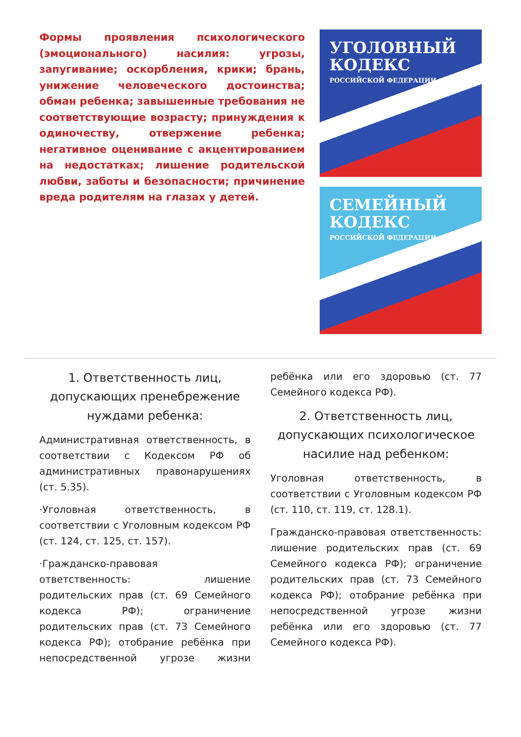Формы проявления психологического (эмоционального) насилия: угрозы, запугивание; оскорбления, крики; брань, унижение человеческого достоинства; обман ребенка; завышенные требования не соответствующие возрасту; принуждения к одиночеству, отвержение ребенка; негативное оценивание с акцентированием на недостатках; лишение родительской любви, заботы и безопасности; причинение вреда родителям на глазах у детей.
УГОЛОВНЫЙ КОДЕКС
РОССИЙСКОЙ ФЕДЕРАЦИИ
СЕМЕЙНЫЙ КОДЕКС
РОССИЙСКОЙ ФЕДЕРАЦИИ
1. Ответственность лиц, допускающих пренебрежение нуждами ребенка:
Административная ответственность, в соответствии с Кодексом РФ об административных правонарушениях (ст. 5.35).
·Уголовная ответственность, в соответствии с Уголовным кодексом РФ (ст. 124, ст. 125, ст. 157).
·Гражданско-правовая ответственность: лишение родительских прав (ст. 69 Семейного кодекса РФ); ограничение родительских прав (ст. 73 Семейного кодекса РФ); отобрание ребёнка при непосредственной угрозе жизни ребёнка или его здоровью (ст. 77 Семейного кодекса РФ).
2. Ответственность лиц, допускающих психологическое насилие над ребенком:
Уголовная ответственность, в соответствии с Уголовным кодексом РФ (ст. 110, ст. 119, ст. 128.1).
Гражданско-правовая ответственность: лишение родительских прав (ст. 69 Семейного кодекса РФ); ограничение родительских прав (ст. 73 Семейного кодекса РФ); отобрание ребёнка при непосредственной угрозе жизни ребёнка или его здоровью (ст. 77 Семейного кодекса РФ).